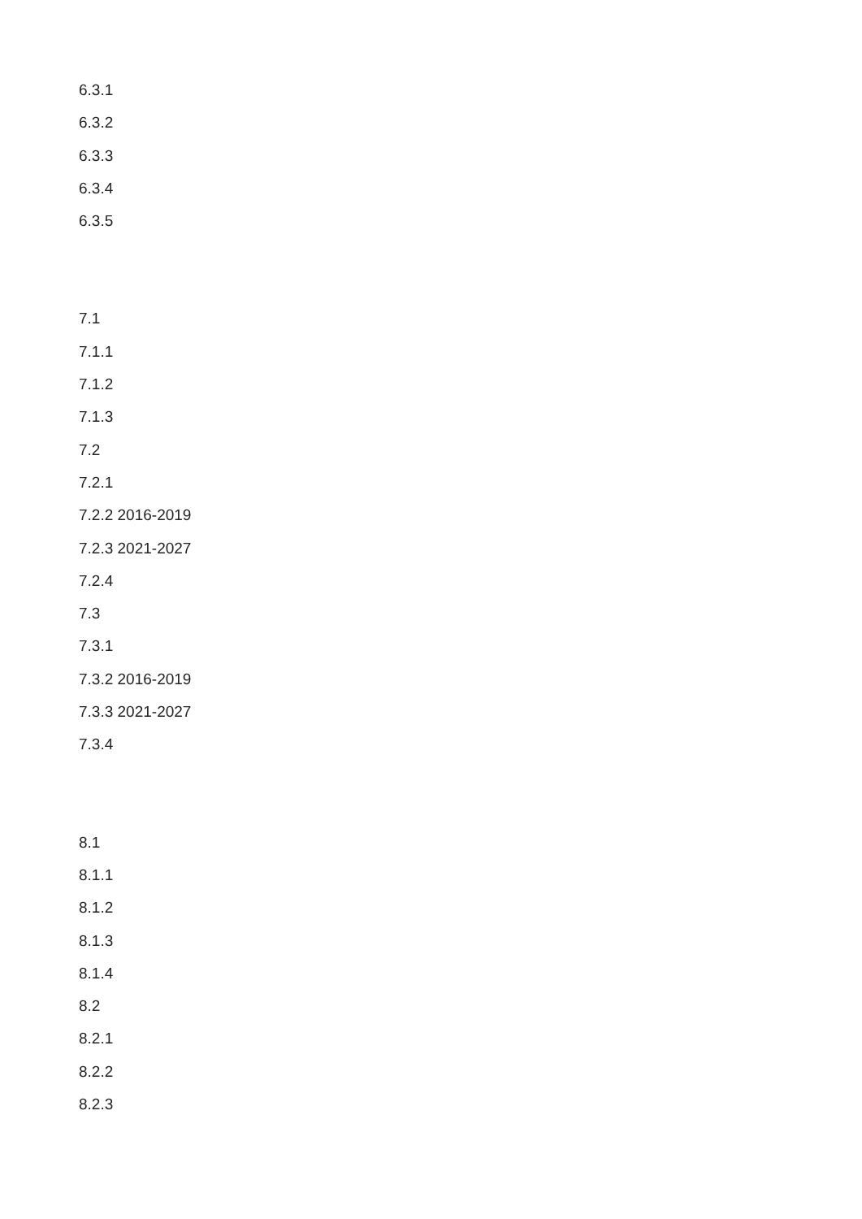6.3.1
6.3.2
6.3.3
6.3.4
6.3.5
7.1
7.1.1
7.1.2
7.1.3
7.2
7.2.1
7.2.2 2016-2019
7.2.3 2021-2027
7.2.4
7.3
7.3.1
7.3.2 2016-2019
7.3.3 2021-2027
7.3.4
8.1
8.1.1
8.1.2
8.1.3
8.1.4
8.2
8.2.1
8.2.2
8.2.3